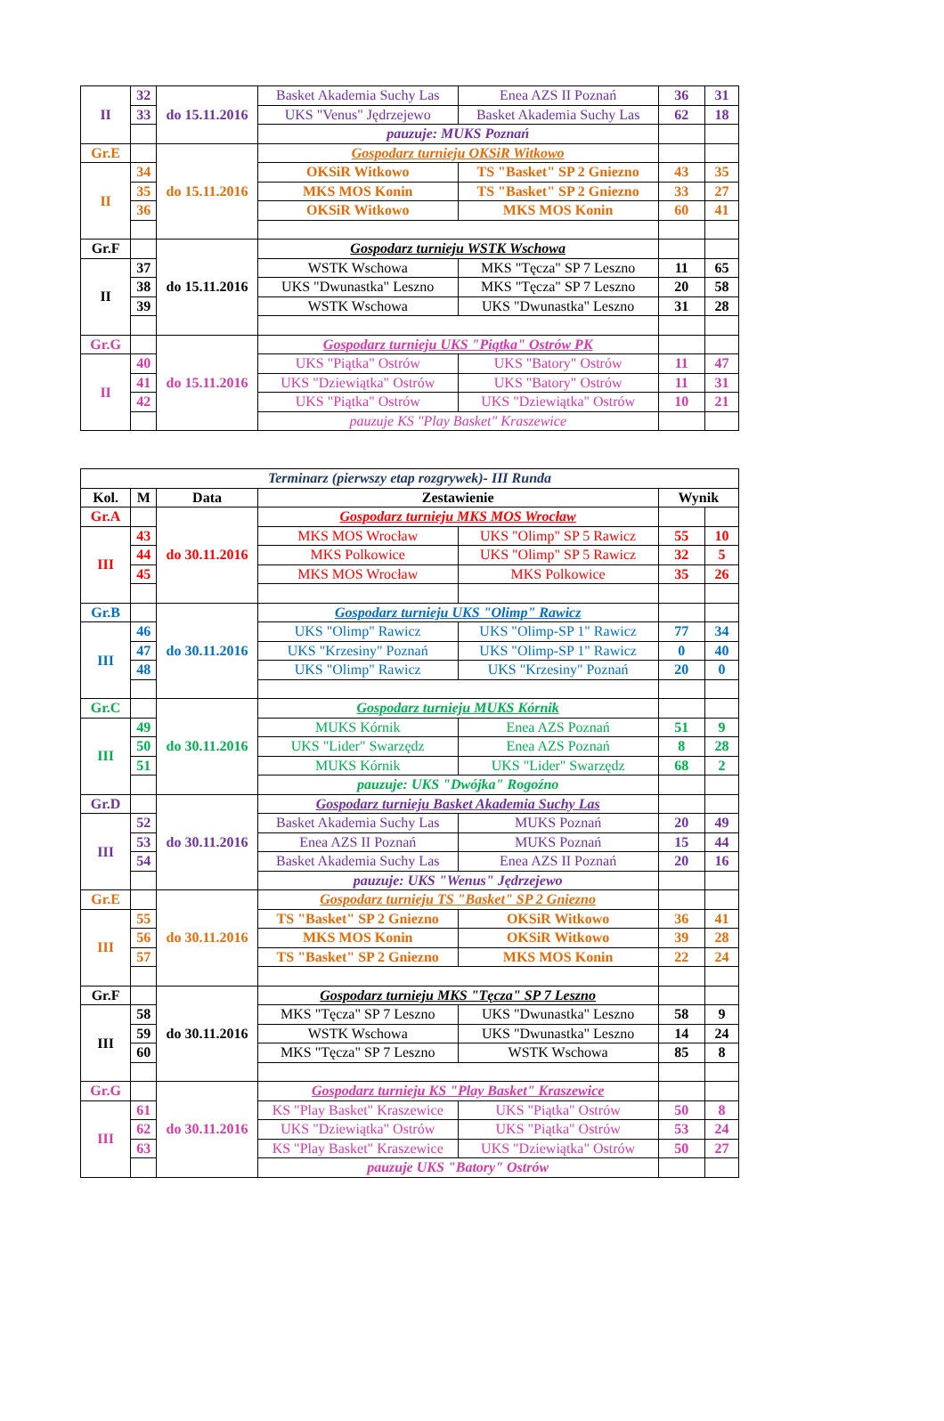| II | 32 | do 15.11.2016 | Basket Akademia Suchy Las | Enea AZS II Poznań | 36 | 31 |
| | 33 | | UKS "Venus" Jędrzejewo | Basket Akademia Suchy Las | 62 | 18 |
| | | | pauzuje: MUKS Poznań | | | |
| Gr.E | | do 15.11.2016 | Gospodarz turnieju OKSiR Witkowo | | | |
| II | 34 | | OKSiR Witkowo | TS "Basket" SP 2 Gniezno | 43 | 35 |
| | 35 | | MKS MOS Konin | TS "Basket" SP 2 Gniezno | 33 | 27 |
| | 36 | | OKSiR Witkowo | MKS MOS Konin | 60 | 41 |
| Gr.F | | do 15.11.2016 | Gospodarz turnieju WSTK Wschowa | | | |
| II | 37 | | WSTK Wschowa | MKS "Tęcza" SP 7 Leszno | 11 | 65 |
| | 38 | | UKS "Dwunastka" Leszno | MKS "Tęcza" SP 7 Leszno | 20 | 58 |
| | 39 | | WSTK Wschowa | UKS "Dwunastka" Leszno | 31 | 28 |
| Gr.G | | do 15.11.2016 | Gospodarz turnieju UKS "Piątka" Ostrów PK | | | |
| II | 40 | | UKS "Piątka" Ostrów | UKS "Batory" Ostrów | 11 | 47 |
| | 41 | | UKS "Dziewiątka" Ostrów | UKS "Batory" Ostrów | 11 | 31 |
| | 42 | | UKS "Piątka" Ostrów | UKS "Dziewiątka" Ostrów | 10 | 21 |
| | | | pauzuje KS "Play Basket" Kraszewice | | | |
| Terminarz (pierwszy etap rozgrywek)- III Runda | | | | | | |
| Kol. | M | Data | Zestawienie | | Wynik | |
| Gr.A | | do 30.11.2016 | Gospodarz turnieju MKS MOS Wrocław | | | |
| III | 43 | | MKS MOS Wrocław | UKS "Olimp" SP 5 Rawicz | 55 | 10 |
| | 44 | | MKS Polkowice | UKS "Olimp" SP 5 Rawicz | 32 | 5 |
| | 45 | | MKS MOS Wrocław | MKS Polkowice | 35 | 26 |
| Gr.B | | do 30.11.2016 | Gospodarz turnieju UKS "Olimp" Rawicz | | | |
| III | 46 | | UKS "Olimp" Rawicz | UKS "Olimp-SP 1" Rawicz | 77 | 34 |
| | 47 | | UKS "Krzesiny" Poznań | UKS "Olimp-SP 1" Rawicz | 0 | 40 |
| | 48 | | UKS "Olimp" Rawicz | UKS "Krzesiny" Poznań | 20 | 0 |
| Gr.C | | do 30.11.2016 | Gospodarz turnieju MUKS Kórnik | | | |
| III | 49 | | MUKS Kórnik | Enea AZS Poznań | 51 | 9 |
| | 50 | | UKS "Lider" Swarzędz | Enea AZS Poznań | 8 | 28 |
| | 51 | | MUKS Kórnik | UKS "Lider" Swarzędz | 68 | 2 |
| | | | pauzuje: UKS "Dwójka" Rogoźno | | | |
| Gr.D | | do 30.11.2016 | Gospodarz turnieju Basket Akademia Suchy Las | | | |
| III | 52 | | Basket Akademia Suchy Las | MUKS Poznań | 20 | 49 |
| | 53 | | Enea AZS II Poznań | MUKS Poznań | 15 | 44 |
| | 54 | | Basket Akademia Suchy Las | Enea AZS II Poznań | 20 | 16 |
| | | | pauzuje: UKS "Wenus" Jędrzejewo | | | |
| Gr.E | | do 30.11.2016 | Gospodarz turnieju TS "Basket" SP 2 Gniezno | | | |
| III | 55 | | TS "Basket" SP 2 Gniezno | OKSiR Witkowo | 36 | 41 |
| | 56 | | MKS MOS Konin | OKSiR Witkowo | 39 | 28 |
| | 57 | | TS "Basket" SP 2 Gniezno | MKS MOS Konin | 22 | 24 |
| Gr.F | | do 30.11.2016 | Gospodarz turnieju MKS "Tęcza" SP 7 Leszno | | | |
| III | 58 | | MKS "Tęcza" SP 7 Leszno | UKS "Dwunastka" Leszno | 58 | 9 |
| | 59 | | WSTK Wschowa | UKS "Dwunastka" Leszno | 14 | 24 |
| | 60 | | MKS "Tęcza" SP 7 Leszno | WSTK Wschowa | 85 | 8 |
| Gr.G | | do 30.11.2016 | Gospodarz turnieju KS "Play Basket" Kraszewice | | | |
| III | 61 | | KS "Play Basket" Kraszewice | UKS "Piątka" Ostrów | 50 | 8 |
| | 62 | | UKS "Dziewiątka" Ostrów | UKS "Piątka" Ostrów | 53 | 24 |
| | 63 | | KS "Play Basket" Kraszewice | UKS "Dziewiątka" Ostrów | 50 | 27 |
| | | | pauzuje UKS "Batory" Ostrów | | | |